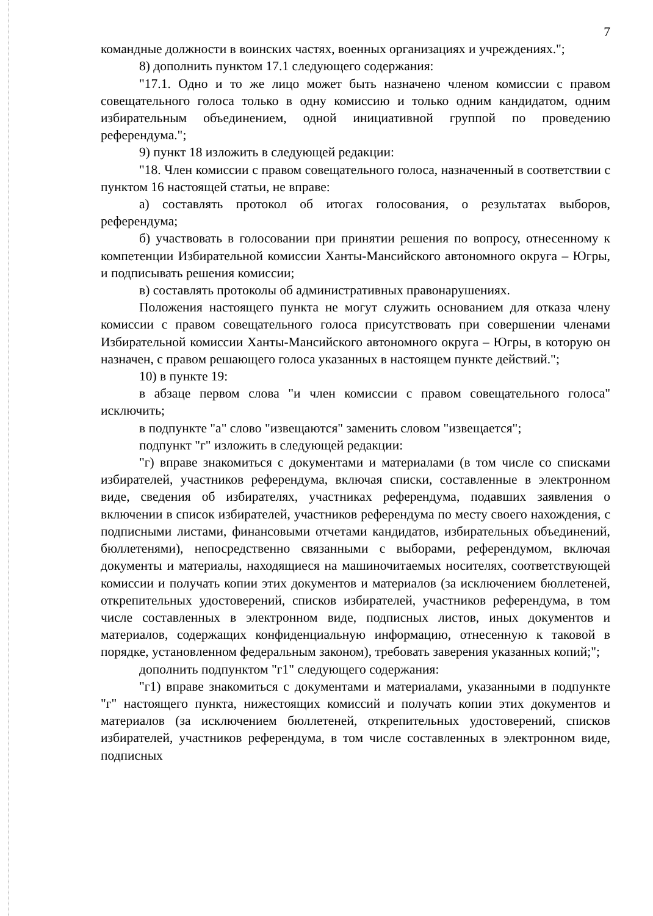7
командные должности в воинских частях, военных организациях и учреждениях.";
8) дополнить пунктом 17.1 следующего содержания:
"17.1. Одно и то же лицо может быть назначено членом комиссии с правом совещательного голоса только в одну комиссию и только одним кандидатом, одним избирательным объединением, одной инициативной группой по проведению референдума.";
9) пункт 18 изложить в следующей редакции:
"18. Член комиссии с правом совещательного голоса, назначенный в соответствии с пунктом 16 настоящей статьи, не вправе:
а) составлять протокол об итогах голосования, о результатах выборов, референдума;
б) участвовать в голосовании при принятии решения по вопросу, отнесенному к компетенции Избирательной комиссии Ханты-Мансийского автономного округа – Югры, и подписывать решения комиссии;
в) составлять протоколы об административных правонарушениях.
Положения настоящего пункта не могут служить основанием для отказа члену комиссии с правом совещательного голоса присутствовать при совершении членами Избирательной комиссии Ханты-Мансийского автономного округа – Югры, в которую он назначен, с правом решающего голоса указанных в настоящем пункте действий.";
10) в пункте 19:
в абзаце первом слова "и член комиссии с правом совещательного голоса" исключить;
в подпункте "а" слово "извещаются" заменить словом "извещается";
подпункт "г" изложить в следующей редакции:
"г) вправе знакомиться с документами и материалами (в том числе со списками избирателей, участников референдума, включая списки, составленные в электронном виде, сведения об избирателях, участниках референдума, подавших заявления о включении в список избирателей, участников референдума по месту своего нахождения, с подписными листами, финансовыми отчетами кандидатов, избирательных объединений, бюллетенями), непосредственно связанными с выборами, референдумом, включая документы и материалы, находящиеся на машиночитаемых носителях, соответствующей комиссии и получать копии этих документов и материалов (за исключением бюллетеней, открепительных удостоверений, списков избирателей, участников референдума, в том числе составленных в электронном виде, подписных листов, иных документов и материалов, содержащих конфиденциальную информацию, отнесенную к таковой в порядке, установленном федеральным законом), требовать заверения указанных копий;";
дополнить подпунктом "г1" следующего содержания:
"г1) вправе знакомиться с документами и материалами, указанными в подпункте "г" настоящего пункта, нижестоящих комиссий и получать копии этих документов и материалов (за исключением бюллетеней, открепительных удостоверений, списков избирателей, участников референдума, в том числе составленных в электронном виде, подписных